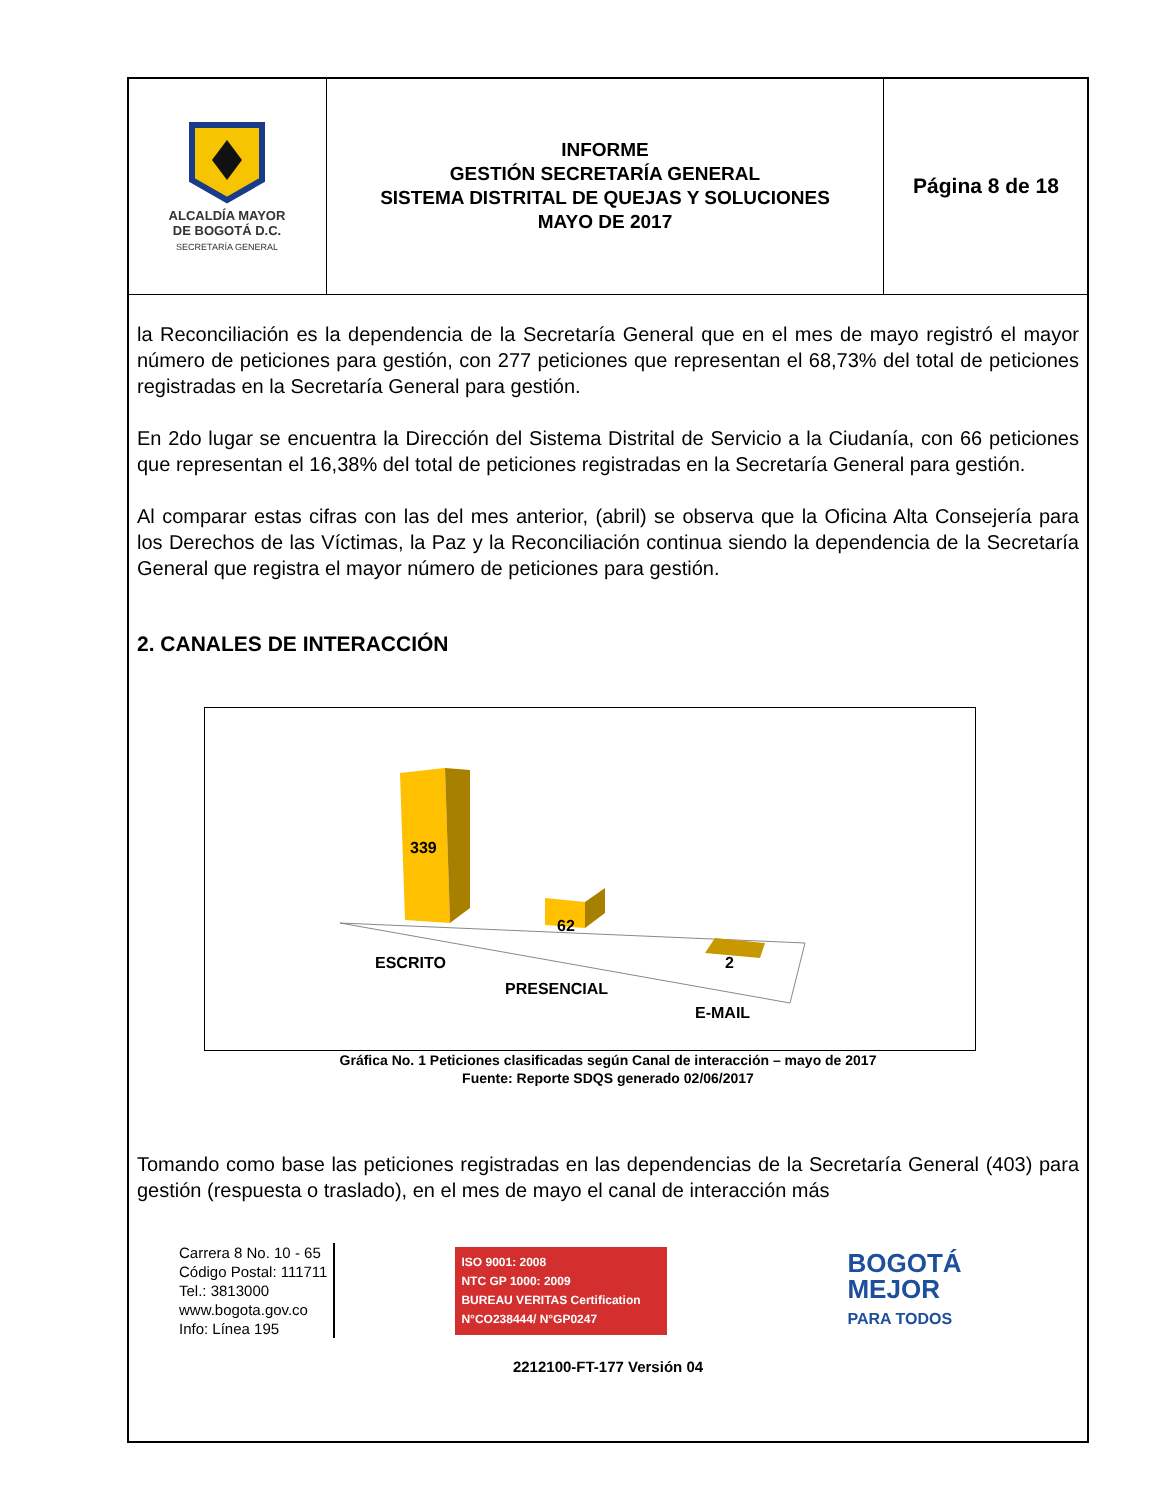| ALCALDÍA MAYOR DE BOGOTÁ D.C. SECRETARÍA GENERAL | INFORME GESTIÓN SECRETARÍA GENERAL SISTEMA DISTRITAL DE QUEJAS Y SOLUCIONES MAYO DE 2017 | Página 8 de 18 |
la Reconciliación es la dependencia de la Secretaría General que en el mes de mayo registró el mayor número de peticiones para gestión, con 277 peticiones que representan el 68,73% del total de peticiones registradas en la Secretaría General para gestión.
En 2do lugar se encuentra la Dirección del Sistema Distrital de Servicio a la Ciudanía, con 66 peticiones que representan el 16,38% del total de peticiones registradas en la Secretaría General para gestión.
Al comparar estas cifras con las del mes anterior, (abril) se observa que la Oficina Alta Consejería para los Derechos de las Víctimas, la Paz y la Reconciliación continua siendo la dependencia de la Secretaría General que registra el mayor número de peticiones para gestión.
2. CANALES DE INTERACCIÓN
339
62
2
ESCRITO
PRESENCIAL
E-MAIL
Gráfica No. 1 Peticiones clasificadas según Canal de interacción – mayo de 2017
Fuente: Reporte SDQS generado 02/06/2017
Tomando como base las peticiones registradas en las dependencias de la Secretaría General (403) para gestión (respuesta o traslado), en el mes de mayo el canal de interacción más
Carrera 8 No. 10 - 65
Código Postal: 111711
Tel.: 3813000
www.bogota.gov.co
Info: Línea 195
ISO 9001: 2008
NTC GP 1000: 2009
BUREAU VERITAS Certification
N°CO238444/ N°GP0247
BOGOTÁ
MEJOR
PARA TODOS
2212100-FT-177 Versión 04